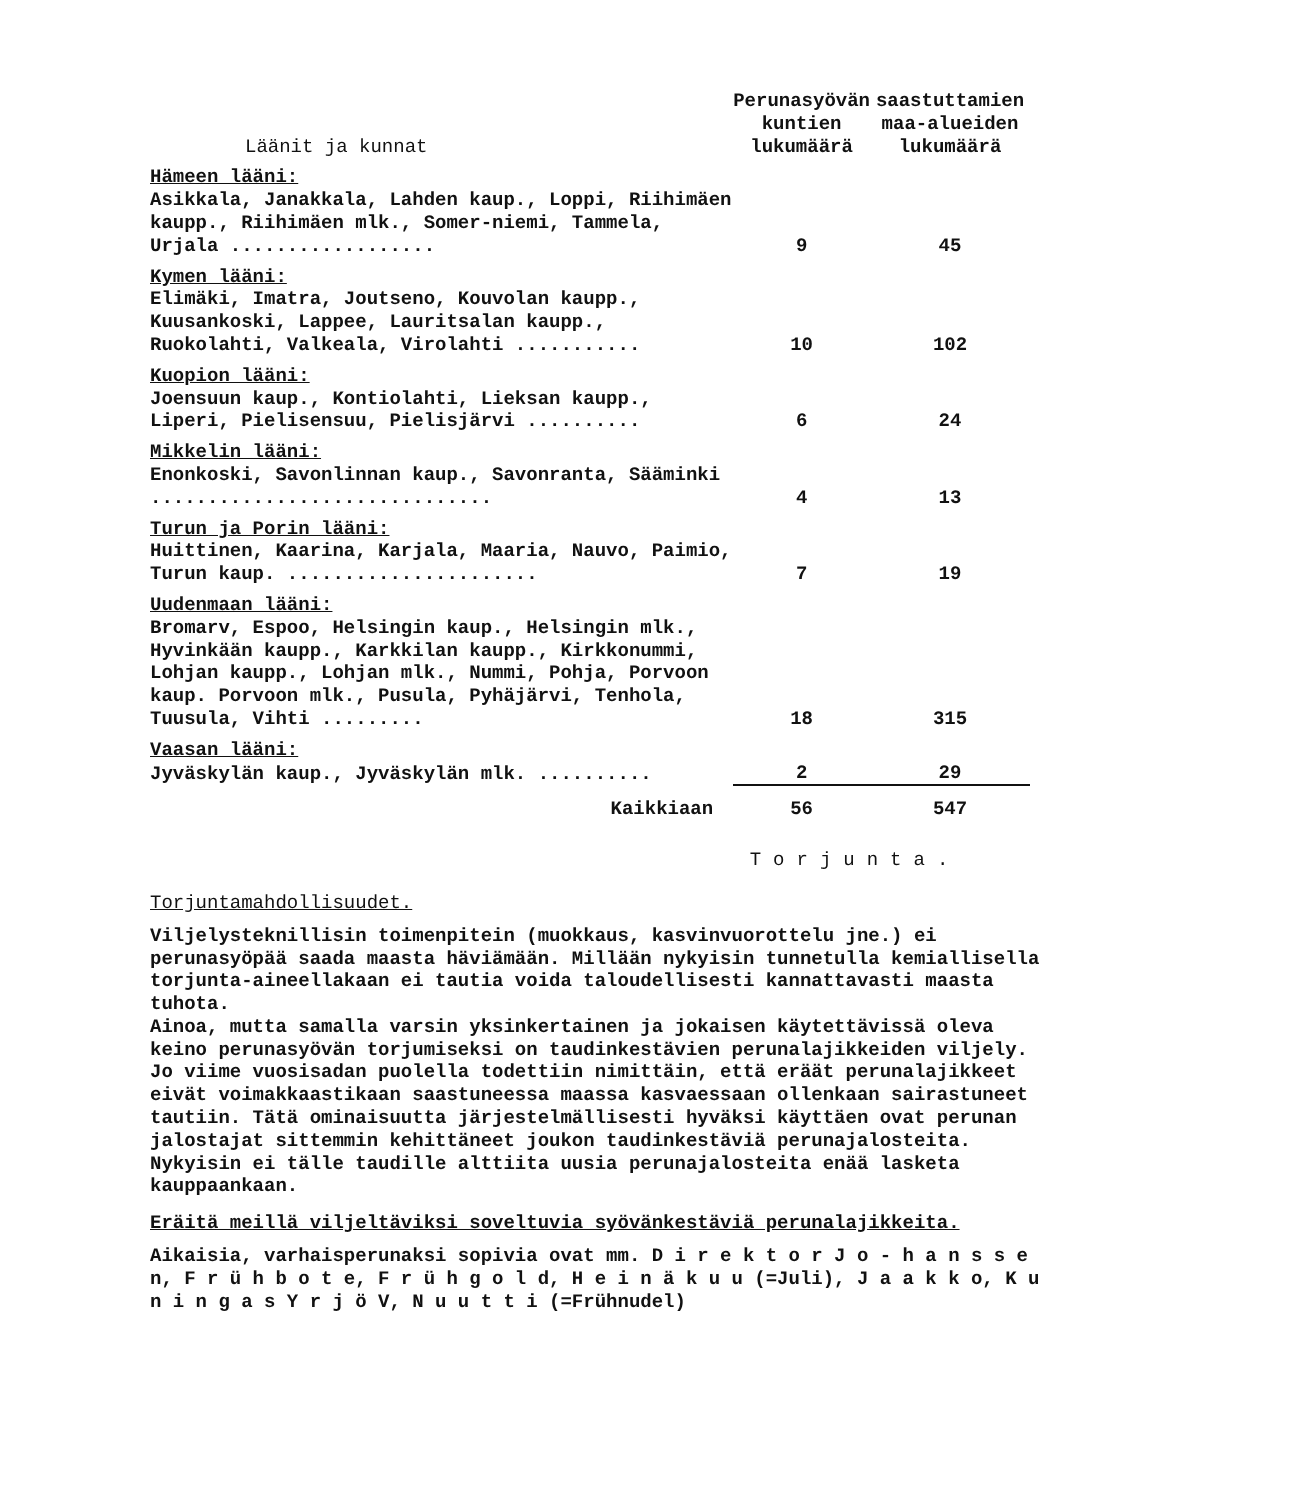| Läänit ja kunnat | Perunasyövän kuntien lukumäärä | saastuttamien maa-alueiden lukumäärä |
| --- | --- | --- |
| Hämeen lääni: | | |
| Asikkala, Janakkala, Lahden kaup., Loppi, Riihimäen kaupp., Riihimäen mlk., Somer-niemi, Tammela, Urjala .................. | 9 | 45 |
| Kymen lääni: | | |
| Elimäki, Imatra, Joutseno, Kouvolan kaupp., Kuusankoski, Lappee, Lauritsalan kaupp., Ruokolahti, Valkeala, Virolahti ........... | 10 | 102 |
| Kuopion lääni: | | |
| Joensuun kaup., Kontiolahti, Lieksan kaupp., Liperi, Pielisensuu, Pielisjärvi .......... | 6 | 24 |
| Mikkelin lääni: | | |
| Enonkoski, Savonlinnan kaup., Savonranta, Sääminki .............................. | 4 | 13 |
| Turun ja Porin lääni: | | |
| Huittinen, Kaarina, Karjala, Maaria, Nauvo, Paimio, Turun kaup. ...................... | 7 | 19 |
| Uudenmaan lääni: | | |
| Bromarv, Espoo, Helsingin kaup., Helsingin mlk., Hyvinkään kaupp., Karkkilan kaupp., Kirkkonummi, Lohjan kaupp., Lohjan mlk., Nummi, Pohja, Porvoon kaup. Porvoon mlk., Pusula, Pyhäjärvi, Tenhola, Tuusula, Vihti ......... | 18 | 315 |
| Vaasan lääni: | | |
| Jyväskylän kaup., Jyväskylän mlk. .......... | 2 | 29 |
| Kaikkiaan | 56 | 547 |
Torjunta.
Torjuntamahdollisuudet.
Viljelysteknillisin toimenpitein (muokkaus, kasvinvuorottelu jne.) ei perunasyöpää saada maasta häviämään. Millään nykyisin tunnetulla kemiallisella torjunta-aineellakaan ei tautia voida taloudellisesti kannattavasti maasta tuhota.
Ainoa, mutta samalla varsin yksinkertainen ja jokaisen käytettävissä oleva keino perunasyövän torjumiseksi on taudinkestävien perunalajikkeiden viljely. Jo viime vuosisadan puolella todettiin nimittäin, että eräät perunalajikkeet eivät voimakkaastikaan saastuneessa maassa kasvaessaan ollenkaan sairastuneet tautiin. Tätä ominaisuutta järjestelmällisesti hyväksi käyttäen ovat perunan jalostajat sittemmin kehittäneet joukon taudinkestäviä perunajalosteita. Nykyisin ei tälle taudille alttiita uusia perunajalosteita enää lasketa kauppaankaan.
Eräitä meillä viljeltäviksi soveltuvia syövänkestäviä perunalajikkeita.
Aikaisia, varhaisperunaksi sopivia ovat mm. D i r e k t o r J o - h a n s s e n, F r ü h b o t e, F r ü h g o l d, H e i n ä k u u (=Juli), J a a k k o, K u n i n g a s Y r j ö V, N u u t t i (=Frühnudel)